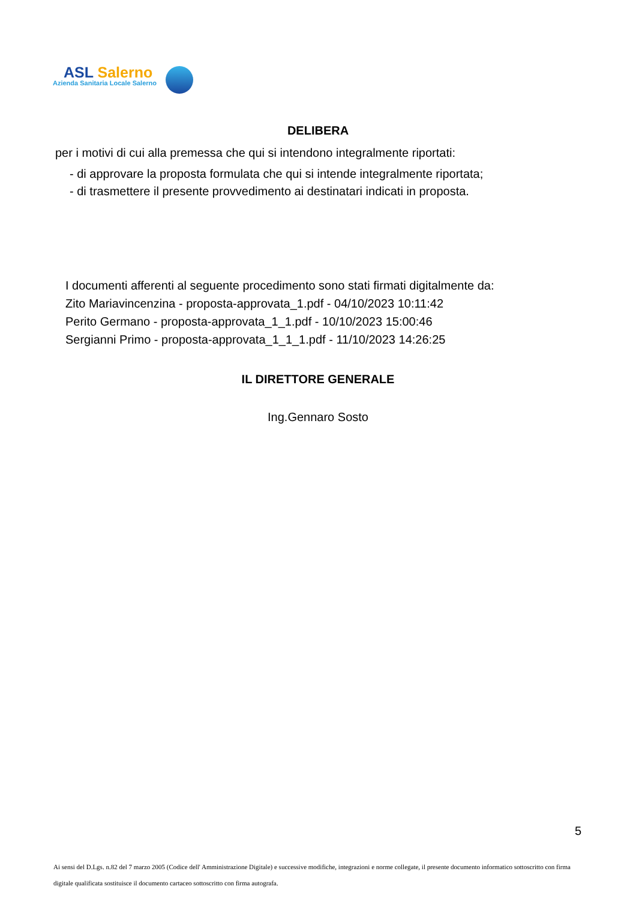ASL Salerno
Azienda Sanitaria Locale Salerno
DELIBERA
per i motivi di cui alla premessa che qui si intendono integralmente riportati:
- di approvare la proposta formulata che qui si intende integralmente riportata;
- di trasmettere il presente provvedimento ai destinatari indicati in proposta.
I documenti afferenti al seguente procedimento sono stati firmati digitalmente da:
Zito Mariavincenzina - proposta-approvata_1.pdf - 04/10/2023 10:11:42
Perito Germano - proposta-approvata_1_1.pdf - 10/10/2023 15:00:46
Sergianni Primo - proposta-approvata_1_1_1.pdf - 11/10/2023 14:26:25
IL DIRETTORE GENERALE
Ing.Gennaro Sosto
5
Ai sensi del D.Lgs. n.82 del 7 marzo 2005 (Codice dell' Amministrazione Digitale) e successive modifiche, integrazioni e norme collegate, il presente documento informatico sottoscritto con firma digitale qualificata sostituisce il documento cartaceo sottoscritto con firma autografa.